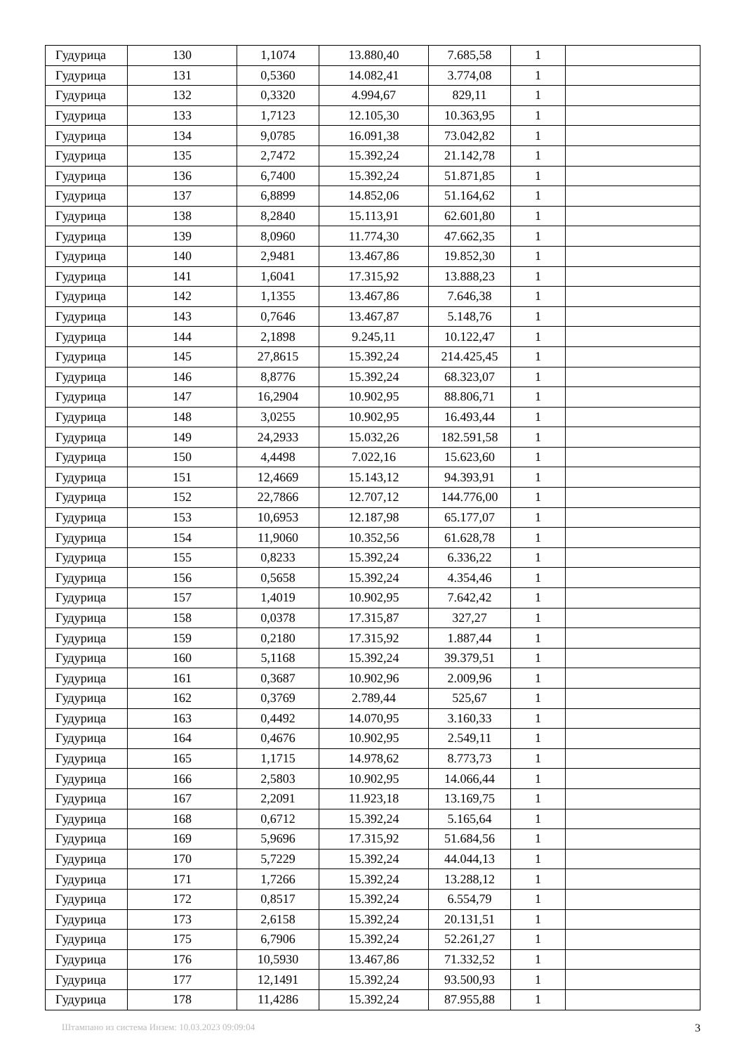| Гудурица | 130 | 1,1074 | 13.880,40 | 7.685,58 | 1 | |
| Гудурица | 131 | 0,5360 | 14.082,41 | 3.774,08 | 1 | |
| Гудурица | 132 | 0,3320 | 4.994,67 | 829,11 | 1 | |
| Гудурица | 133 | 1,7123 | 12.105,30 | 10.363,95 | 1 | |
| Гудурица | 134 | 9,0785 | 16.091,38 | 73.042,82 | 1 | |
| Гудурица | 135 | 2,7472 | 15.392,24 | 21.142,78 | 1 | |
| Гудурица | 136 | 6,7400 | 15.392,24 | 51.871,85 | 1 | |
| Гудурица | 137 | 6,8899 | 14.852,06 | 51.164,62 | 1 | |
| Гудурица | 138 | 8,2840 | 15.113,91 | 62.601,80 | 1 | |
| Гудурица | 139 | 8,0960 | 11.774,30 | 47.662,35 | 1 | |
| Гудурица | 140 | 2,9481 | 13.467,86 | 19.852,30 | 1 | |
| Гудурица | 141 | 1,6041 | 17.315,92 | 13.888,23 | 1 | |
| Гудурица | 142 | 1,1355 | 13.467,86 | 7.646,38 | 1 | |
| Гудурица | 143 | 0,7646 | 13.467,87 | 5.148,76 | 1 | |
| Гудурица | 144 | 2,1898 | 9.245,11 | 10.122,47 | 1 | |
| Гудурица | 145 | 27,8615 | 15.392,24 | 214.425,45 | 1 | |
| Гудурица | 146 | 8,8776 | 15.392,24 | 68.323,07 | 1 | |
| Гудурица | 147 | 16,2904 | 10.902,95 | 88.806,71 | 1 | |
| Гудурица | 148 | 3,0255 | 10.902,95 | 16.493,44 | 1 | |
| Гудурица | 149 | 24,2933 | 15.032,26 | 182.591,58 | 1 | |
| Гудурица | 150 | 4,4498 | 7.022,16 | 15.623,60 | 1 | |
| Гудурица | 151 | 12,4669 | 15.143,12 | 94.393,91 | 1 | |
| Гудурица | 152 | 22,7866 | 12.707,12 | 144.776,00 | 1 | |
| Гудурица | 153 | 10,6953 | 12.187,98 | 65.177,07 | 1 | |
| Гудурица | 154 | 11,9060 | 10.352,56 | 61.628,78 | 1 | |
| Гудурица | 155 | 0,8233 | 15.392,24 | 6.336,22 | 1 | |
| Гудурица | 156 | 0,5658 | 15.392,24 | 4.354,46 | 1 | |
| Гудурица | 157 | 1,4019 | 10.902,95 | 7.642,42 | 1 | |
| Гудурица | 158 | 0,0378 | 17.315,87 | 327,27 | 1 | |
| Гудурица | 159 | 0,2180 | 17.315,92 | 1.887,44 | 1 | |
| Гудурица | 160 | 5,1168 | 15.392,24 | 39.379,51 | 1 | |
| Гудурица | 161 | 0,3687 | 10.902,96 | 2.009,96 | 1 | |
| Гудурица | 162 | 0,3769 | 2.789,44 | 525,67 | 1 | |
| Гудурица | 163 | 0,4492 | 14.070,95 | 3.160,33 | 1 | |
| Гудурица | 164 | 0,4676 | 10.902,95 | 2.549,11 | 1 | |
| Гудурица | 165 | 1,1715 | 14.978,62 | 8.773,73 | 1 | |
| Гудурица | 166 | 2,5803 | 10.902,95 | 14.066,44 | 1 | |
| Гудурица | 167 | 2,2091 | 11.923,18 | 13.169,75 | 1 | |
| Гудурица | 168 | 0,6712 | 15.392,24 | 5.165,64 | 1 | |
| Гудурица | 169 | 5,9696 | 17.315,92 | 51.684,56 | 1 | |
| Гудурица | 170 | 5,7229 | 15.392,24 | 44.044,13 | 1 | |
| Гудурица | 171 | 1,7266 | 15.392,24 | 13.288,12 | 1 | |
| Гудурица | 172 | 0,8517 | 15.392,24 | 6.554,79 | 1 | |
| Гудурица | 173 | 2,6158 | 15.392,24 | 20.131,51 | 1 | |
| Гудурица | 175 | 6,7906 | 15.392,24 | 52.261,27 | 1 | |
| Гудурица | 176 | 10,5930 | 13.467,86 | 71.332,52 | 1 | |
| Гудурица | 177 | 12,1491 | 15.392,24 | 93.500,93 | 1 | |
| Гудурица | 178 | 11,4286 | 15.392,24 | 87.955,88 | 1 | |
Штампано из система Инзем: 10.03.2023 09:09:04 3